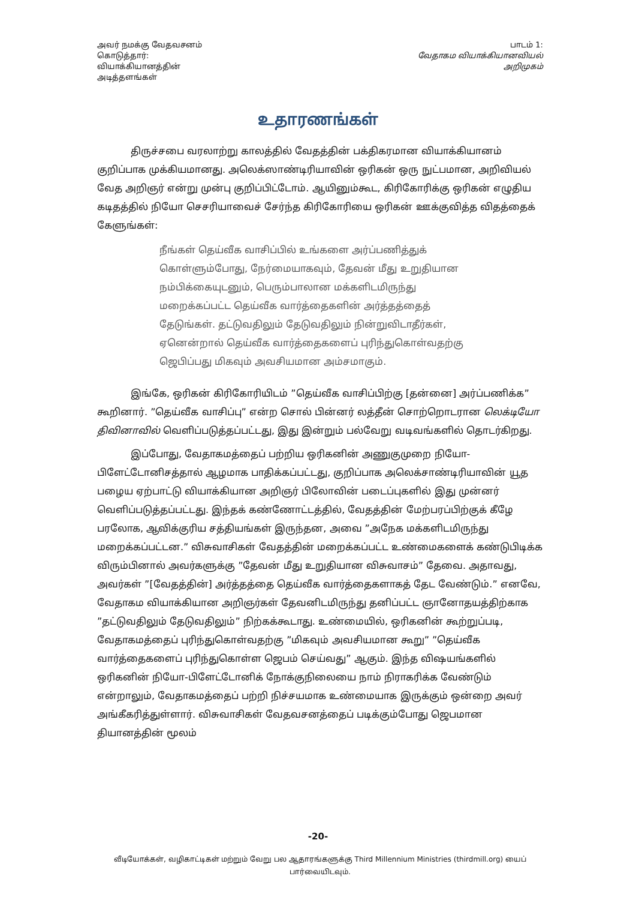அவர் நமக்கு வேதவசனம்
கொடுத்தார்:
வியாக்கியானத்தின்
அடித்தளங்கள்
பாடம் 1:
வேதாகம வியாக்கியானவியல்
அறிமுகம்
உதாரணங்கள்
திருச்சபை வரலாற்று காலத்தில் வேதத்தின் பக்திகரமான வியாக்கியானம் குறிப்பாக முக்கியமானது. அலெக்ஸாண்டிரியாவின் ஒரிகன் ஒரு நுட்பமான, அறிவியல் வேத அறிஞர் என்று முன்பு குறிப்பிட்டோம். ஆயினும்கூட, கிரிகோரிக்கு ஒரிகன் எழுதிய கடிதத்தில் நியோ செசரியாவைச் சேர்ந்த கிரிகோரியை ஒரிகன் ஊக்குவித்த விதத்தைக் கேளுங்கள்:
நீங்கள் தெய்வீக வாசிப்பில் உங்களை அர்ப்பணித்துக் கொள்ளும்போது, நேர்மையாகவும், தேவன் மீது உறுதியான நம்பிக்கையுடனும், பெரும்பாலான மக்களிடமிருந்து மறைக்கப்பட்ட தெய்வீக வார்த்தைகளின் அர்த்தத்தைத் தேடுங்கள். தட்டுவதிலும் தேடுவதிலும் நின்றுவிடாதீர்கள், ஏனென்றால் தெய்வீக வார்த்தைகளைப் புரிந்துகொள்வதற்கு ஜெபிப்பது மிகவும் அவசியமான அம்சமாகும்.
இங்கே, ஒரிகன் கிரிகோரியிடம் ”தெய்வீக வாசிப்பிற்கு [தன்னை] அர்ப்பணிக்க” கூறினார். ”தெய்வீக வாசிப்பு” என்ற சொல் பின்னர் லத்தீன் சொற்றொடரான லெக்டியோ திவினாவில் வெளிப்படுத்தப்பட்டது, இது இன்றும் பல்வேறு வடிவங்களில் தொடர்கிறது.
இப்போது, வேதாகமத்தைப் பற்றிய ஒரிகனின் அணுகுமுறை நியோ-பிளேட்டோனிசத்தால் ஆழமாக பாதிக்கப்பட்டது, குறிப்பாக அலெக்சாண்டிரியாவின் யூத பழைய ஏற்பாட்டு வியாக்கியான அறிஞர் பிலோவின் படைப்புகளில் இது முன்னர் வெளிப்படுத்தப்பட்டது. இந்தக் கண்ணோட்டத்தில், வேதத்தின் மேற்பரப்பிற்குக் கீழே பரலோக, ஆவிக்குரிய சத்தியங்கள் இருந்தன, அவை ”அநேக மக்களிடமிருந்து மறைக்கப்பட்டன.” விசுவாசிகள் வேதத்தின் மறைக்கப்பட்ட உண்மைகளைக் கண்டுபிடிக்க விரும்பினால் அவர்களுக்கு ”தேவன் மீது உறுதியான விசுவாசம்” தேவை. அதாவது, அவர்கள் ”[வேதத்தின்] அர்த்தத்தை தெய்வீக வார்த்தைகளாகத் தேட வேண்டும்.” எனவே, வேதாகம வியாக்கியான அறிஞர்கள் தேவனிடமிருந்து தனிப்பட்ட ஞானோதயத்திற்காக ”தட்டுவதிலும் தேடுவதிலும்” நிற்கக்கூடாது. உண்மையில், ஒரிகனின் கூற்றுப்படி, வேதாகமத்தைப் புரிந்துகொள்வதற்கு ”மிகவும் அவசியமான கூறு” ”தெய்வீக வார்த்தைகளைப் புரிந்துகொள்ள ஜெபம் செய்வது” ஆகும். இந்த விஷயங்களில் ஒரிகனின் நியோ-பிளேட்டோனிக் நோக்குநிலையை நாம் நிராகரிக்க வேண்டும் என்றாலும், வேதாகமத்தைப் பற்றி நிச்சயமாக உண்மையாக இருக்கும் ஒன்றை அவர் அங்கீகரித்துள்ளார். விசுவாசிகள் வேதவசனத்தைப் படிக்கும்போது ஜெபமான தியானத்தின் மூலம்
-20-
வீடியோக்கள், வழிகாட்டிகள் மற்றும் வேறு பல ஆதாரங்களுக்கு Third Millennium Ministries (thirdmill.org) யைப் பார்வையிடவும்.